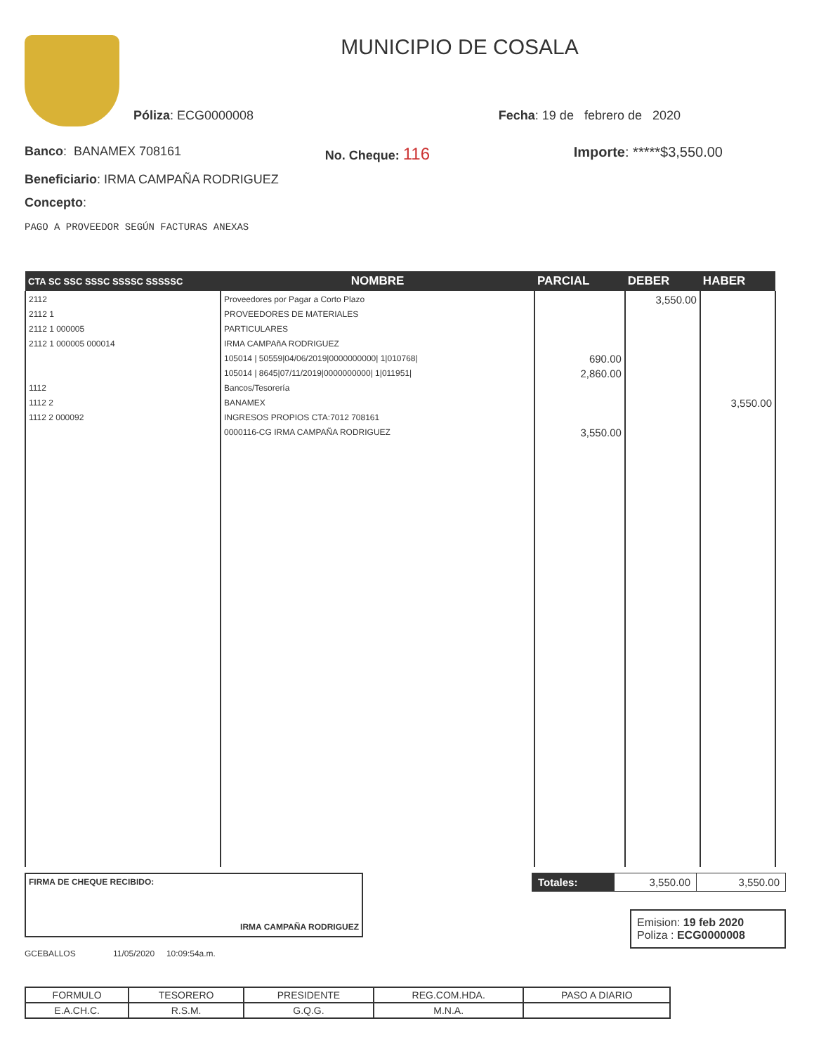MUNICIPIO DE COSALA
Póliza: ECG0000008 Fecha: 19 de febrero de 2020
Banco: BANAMEX 708161 No. Cheque: 116 Importe: *****$3,550.00
Beneficiario: IRMA CAMPAÑA RODRIGUEZ
Concepto:
PAGO A PROVEEDOR SEGÚN FACTURAS ANEXAS
| CTA SC SSC SSSC SSSSC SSSSSC | NOMBRE | PARCIAL | DEBER | HABER |
| --- | --- | --- | --- | --- |
| 2112 2112 1 2112 1 000005 2112 1 000005 000014 1112 1112 2 1112 2 000092 | Proveedores por Pagar a Corto Plazo PROVEEDORES DE MATERIALES PARTICULARES IRMA CAMPAñA RODRIGUEZ 105014 / 50559/04/06/2019/0000000000/ 1/010768/ 105014 / 8645/07/11/2019/0000000000/ 1/011951/ Bancos/Tesorería BANAMEX INGRESOS PROPIOS CTA:7012 708161 0000116-CG IRMA CAMPAÑA RODRIGUEZ | 690.00 2,860.00 3,550.00 | 3,550.00 | 3,550.00 |
FIRMA DE CHEQUE RECIBIDO:
IRMA CAMPAÑA RODRIGUEZ
| Totales: | 3,550.00 | 3,550.00 |
Emision: 19 feb 2020
Poliza : ECG0000008
GCEBALLOS 11/05/2020 10:09:54a.m.
| FORMULO | TESORERO | PRESIDENTE | REG.COM.HDA. | PASO A DIARIO |
| E.A.CH.C. | R.S.M. | G.Q.G. | M.N.A. | |